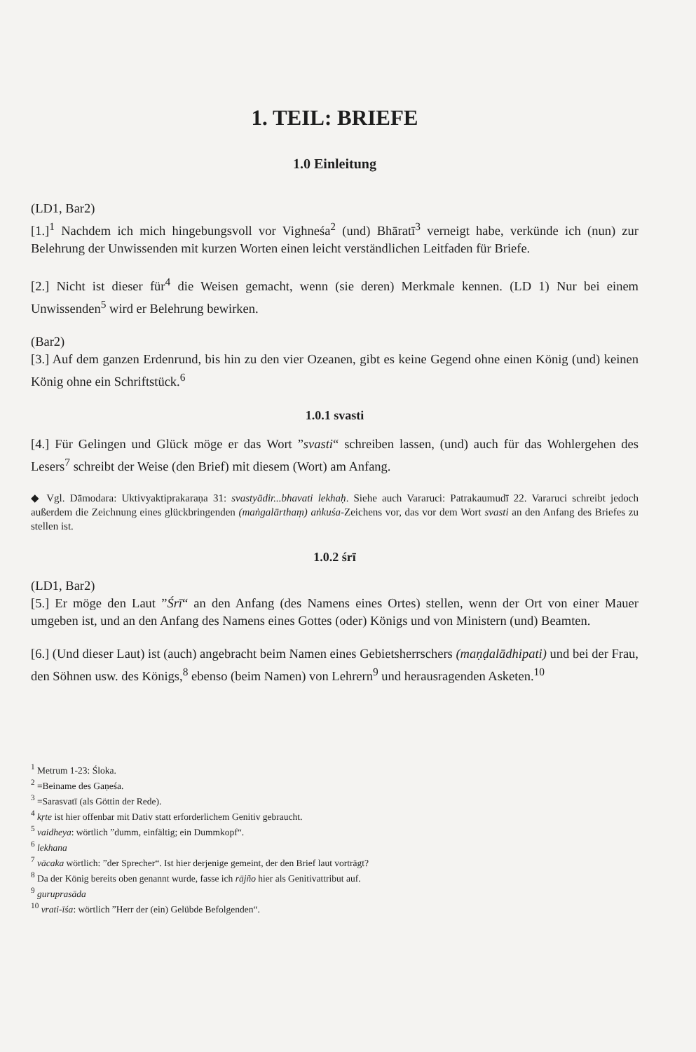1. TEIL: BRIEFE
1.0 Einleitung
(LD1, Bar2)
[1.]<sup>1</sup> Nachdem ich mich hingebungsvoll vor Vighneśa<sup>2</sup> (und) Bhāratī<sup>3</sup> verneigt habe, verkünde ich (nun) zur Belehrung der Unwissenden mit kurzen Worten einen leicht verständlichen Leitfaden für Briefe.
[2.] Nicht ist dieser für<sup>4</sup> die Weisen gemacht, wenn (sie deren) Merkmale kennen. (LD 1) Nur bei einem Unwissenden<sup>5</sup> wird er Belehrung bewirken.
(Bar2)
[3.] Auf dem ganzen Erdenrund, bis hin zu den vier Ozeanen, gibt es keine Gegend ohne einen König (und) keinen König ohne ein Schriftstück.<sup>6</sup>
1.0.1 svasti
[4.] Für Gelingen und Glück möge er das Wort ”svasti“ schreiben lassen, (und) auch für das Wohlergehen des Lesers<sup>7</sup> schreibt der Weise (den Brief) mit diesem (Wort) am Anfang.
◆ Vgl. Dāmodara: Uktivyaktiprakaraṇa 31: svastyādir...bhavati lekhaḥ. Siehe auch Vararuci: Patrakaumudī 22. Vararuci schreibt jedoch außerdem die Zeichnung eines glückbringenden (maṅgalārthaṃ) aṅkuśa-Zeichens vor, das vor dem Wort svasti an den Anfang des Briefes zu stellen ist.
1.0.2 śrī
(LD1, Bar2)
[5.] Er möge den Laut ”Śrī“ an den Anfang (des Namens eines Ortes) stellen, wenn der Ort von einer Mauer umgeben ist, und an den Anfang des Namens eines Gottes (oder) Königs und von Ministern (und) Beamten.
[6.] (Und dieser Laut) ist (auch) angebracht beim Namen eines Gebietsherrschers (maṇḍalādhipati) und bei der Frau, den Söhnen usw. des Königs,<sup>8</sup> ebenso (beim Namen) von Lehrern<sup>9</sup> und herausragenden Asketen.<sup>10</sup>
<sup>1</sup> Metrum 1-23: Śloka.
<sup>2</sup> =Beiname des Gaṇeśa.
<sup>3</sup> =Sarasvatī (als Göttin der Rede).
<sup>4</sup> kṛte ist hier offenbar mit Dativ statt erforderlichem Genitiv gebraucht.
<sup>5</sup> vaidheya: wörtlich ”dumm, einfältig; ein Dummkopf“.
<sup>6</sup> lekhana
<sup>7</sup> vācaka wörtlich: ”der Sprecher“. Ist hier derjenige gemeint, der den Brief laut vorträgt?
<sup>8</sup> Da der König bereits oben genannt wurde, fasse ich rājño hier als Genitivattribut auf.
<sup>9</sup> guruprasāda
<sup>10</sup> vrati-īśa: wörtlich ”Herr der (ein) Gelübde Befolgenden“.